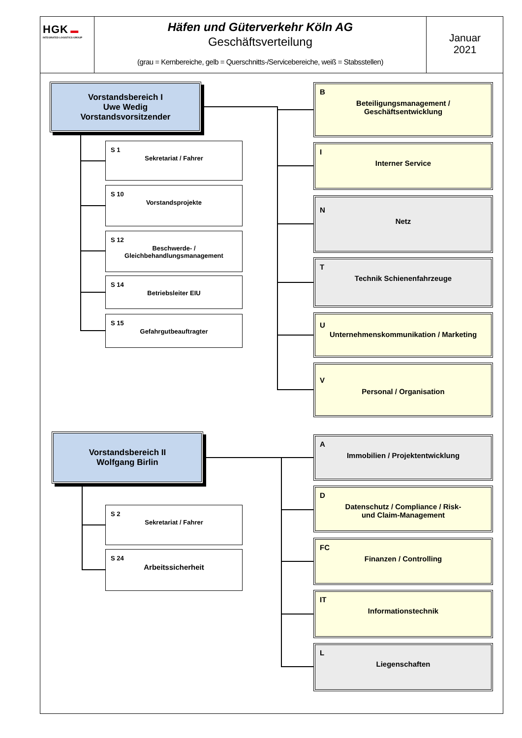HGK ▬
INTEGRATED LOGISTICS GROUP
Häfen und Güterverkehr Köln AG
Geschäftsverteilung
(grau = Kernbereiche, gelb = Querschnitts-/Servicebereiche, weiß = Stabsstellen)
Januar
2021
Vorstandsbereich I
Uwe Wedig
Vorstandsvorsitzender
S 1
Sekretariat / Fahrer
S 10
Vorstandsprojekte
S 12
Beschwerde- /
Gleichbehandlungsmanagement
S 14
Betriebsleiter EIU
S 15
Gefahrgutbeauftragter
B
Beteiligungsmanagement /
Geschäftsentwicklung
I
Interner Service
N
Netz
T
Technik Schienenfahrzeuge
U
Unternehmenskommunikation / Marketing
V
Personal / Organisation
Vorstandsbereich II
Wolfgang Birlin
S 2
Sekretariat / Fahrer
S 24
Arbeitssicherheit
A
Immobilien / Projektentwicklung
D
Datenschutz / Compliance / Risk-
und Claim-Management
FC
Finanzen / Controlling
IT
Informationstechnik
L
Liegenschaften